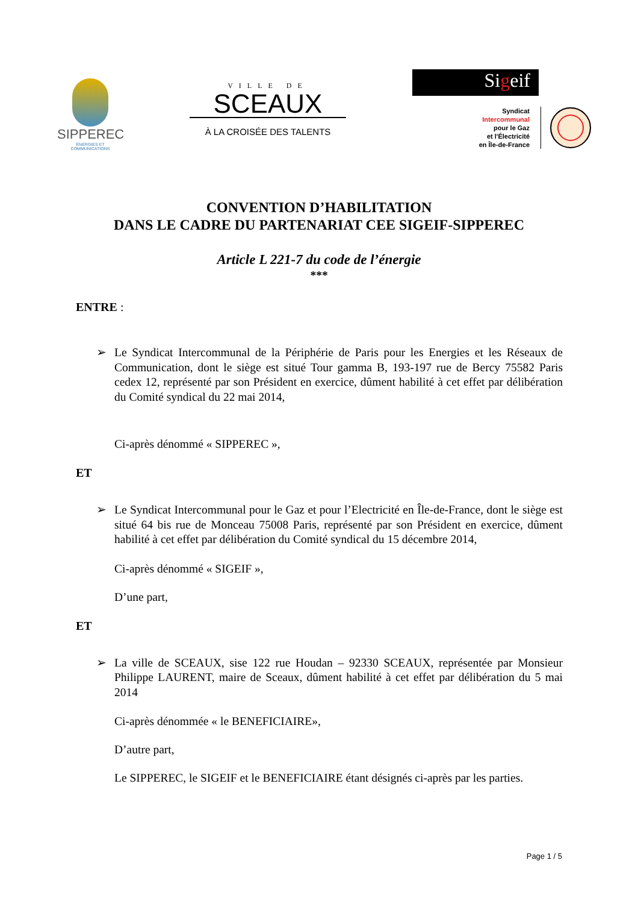SIPPEREC
ÉNERGIES ET COMMUNICATIONS
VILLE DE
SCEAUX
À LA CROISÉE DES TALENTS
Sigeif
Syndicat
Intercommunal
pour le Gaz
et l'Électricité
en Île-de-France
CONVENTION D’HABILITATION
DANS LE CADRE DU PARTENARIAT CEE SIGEIF-SIPPEREC
Article L 221-7 du code de l’énergie
***
ENTRE :
➢ Le Syndicat Intercommunal de la Périphérie de Paris pour les Energies et les Réseaux de Communication, dont le siège est situé Tour gamma B, 193-197 rue de Bercy 75582 Paris cedex 12, représenté par son Président en exercice, dûment habilité à cet effet par délibération du Comité syndical du 22 mai 2014,
Ci-après dénommé « SIPPEREC »,
ET
➢ Le Syndicat Intercommunal pour le Gaz et pour l’Electricité en Île-de-France, dont le siège est situé 64 bis rue de Monceau 75008 Paris, représenté par son Président en exercice, dûment habilité à cet effet par délibération du Comité syndical du 15 décembre 2014,
Ci-après dénommé « SIGEIF »,
D’une part,
ET
➢ La ville de SCEAUX, sise 122 rue Houdan – 92330 SCEAUX, représentée par Monsieur Philippe LAURENT, maire de Sceaux, dûment habilité à cet effet par délibération du 5 mai 2014
Ci-après dénommée « le BENEFICIAIRE»,
D’autre part,
Le SIPPEREC, le SIGEIF et le BENEFICIAIRE étant désignés ci-après par les parties.
Page 1 / 5